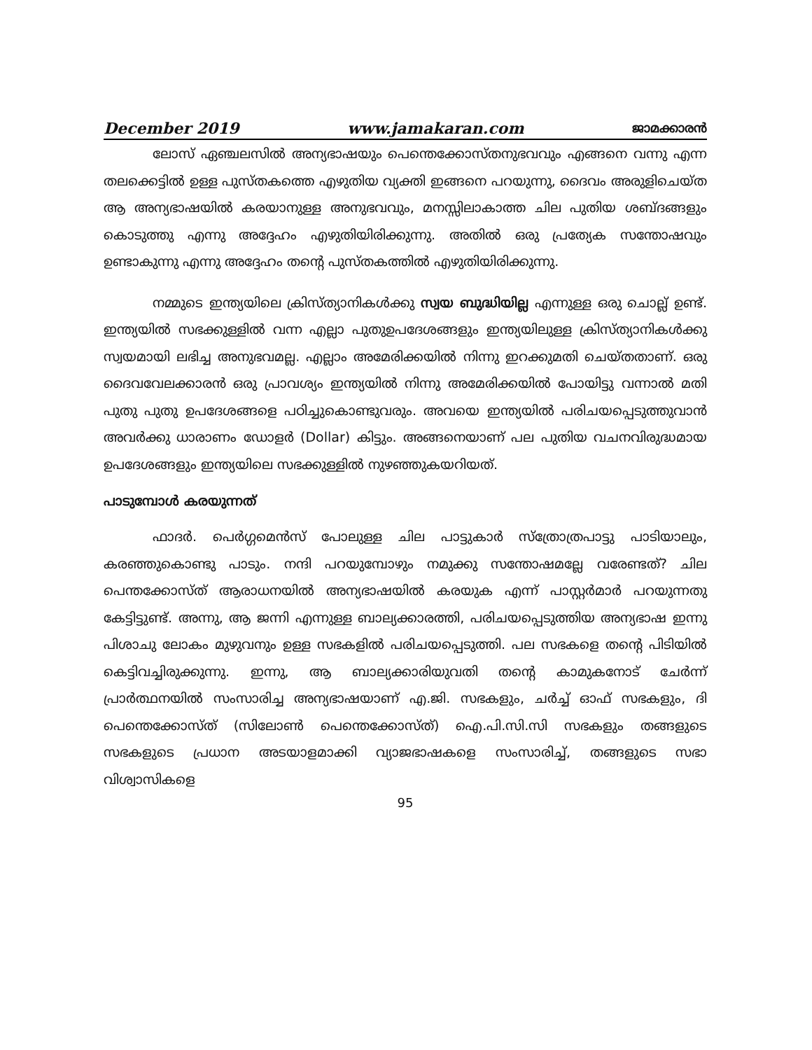December 2019 www.jamakaran.com ജാമക്കാരൻ
ലോസ് ഏഞ്ചലസിൽ അന്യഭാഷയും പെന്തെക്കോസ്തനുഭവവും എങ്ങനെ വന്നു എന്ന തലക്കെട്ടിൽ ഉള്ള പുസ്തകത്തെ എഴുതിയ വ്യക്തി ഇങ്ങനെ പറയുന്നു, ദൈവം അരുളിചെയ്ത ആ അന്യഭാഷയിൽ കരയാനുള്ള അനുഭവവും, മനസ്സിലാകാത്ത ചില പുതിയ ശബ്ദങ്ങളും കൊടുത്തു എന്നു അദ്ദേഹം എഴുതിയിരിക്കുന്നു. അതിൽ ഒരു പ്രത്യേക സന്തോഷവും ഉണ്ടാകുന്നു എന്നു അദ്ദേഹം തന്റെ പുസ്തകത്തിൽ എഴുതിയിരിക്കുന്നു.
നമ്മുടെ ഇന്ത്യയിലെ ക്രിസ്ത്യാനികൾക്കു സ്വയ ബുദ്ധിയില്ല എന്നുള്ള ഒരു ചൊല്ല് ഉണ്ട്. ഇന്ത്യയിൽ സഭക്കുള്ളിൽ വന്ന എല്ലാ പുതുഉപദേശങ്ങളും ഇന്ത്യയിലുള്ള ക്രിസ്ത്യാനികൾക്കു സ്വയമായി ലഭിച്ച അനുഭവമല്ല. എല്ലാം അമേരിക്കയിൽ നിന്നു ഇറക്കുമതി ചെയ്തതാണ്. ഒരു ദൈവവേലക്കാരൻ ഒരു പ്രാവശ്യം ഇന്ത്യയിൽ നിന്നു അമേരിക്കയിൽ പോയിട്ടു വന്നാൽ മതി പുതു പുതു ഉപദേശങ്ങളെ പഠിച്ചുകൊണ്ടുവരും. അവയെ ഇന്ത്യയിൽ പരിചയപ്പെടുത്തുവാൻ അവർക്കു ധാരാണം ഡോളർ (Dollar) കിട്ടും. അങ്ങനെയാണ് പല പുതിയ വചനവിരുദ്ധമായ ഉപദേശങ്ങളും ഇന്ത്യയിലെ സഭക്കുള്ളിൽ നുഴഞ്ഞുകയറിയത്.
പാടുമ്പോൾ കരയുന്നത്
ഫാദർ. പെർഗ്ഗമെൻസ് പോലുള്ള ചില പാട്ടുകാർ സ്ത്രോത്രപാട്ടു പാടിയാലും, കരഞ്ഞുകൊണ്ടു പാടും. നന്ദി പറയുമ്പോഴും നമുക്കു സന്തോഷമല്ലേ വരേണ്ടത്? ചില പെന്തക്കോസ്ത് ആരാധനയിൽ അന്യഭാഷയിൽ കരയുക എന്ന് പാസ്റ്റർമാർ പറയുന്നതു കേട്ടിട്ടുണ്ട്. അന്നു, ആ ജന്നി എന്നുള്ള ബാല്യക്കാരത്തി, പരിചയപ്പെടുത്തിയ അന്യഭാഷ ഇന്നു പിശാചു ലോകം മുഴുവനും ഉള്ള സഭകളിൽ പരിചയപ്പെടുത്തി. പല സഭകളെ തന്റെ പിടിയിൽ കെട്ടിവച്ചിരുക്കുന്നു. ഇന്നു, ആ ബാല്യക്കാരിയുവതി തന്റെ കാമുകനോട് ചേർന്ന് പ്രാർത്ഥനയിൽ സംസാരിച്ച അന്യഭാഷയാണ് എ.ജി. സഭകളും, ചർച്ച് ഓഫ് സഭകളും, ദി പെന്തെക്കോസ്ത് (സിലോൺ പെന്തെക്കോസ്ത്) ഐ.പി.സി.സി സഭകളും തങ്ങളുടെ സഭകളുടെ പ്രധാന അടയാളമാക്കി വ്യാജഭാഷകളെ സംസാരിച്ച്, തങ്ങളുടെ സഭാ വിശ്വാസികളെ
95